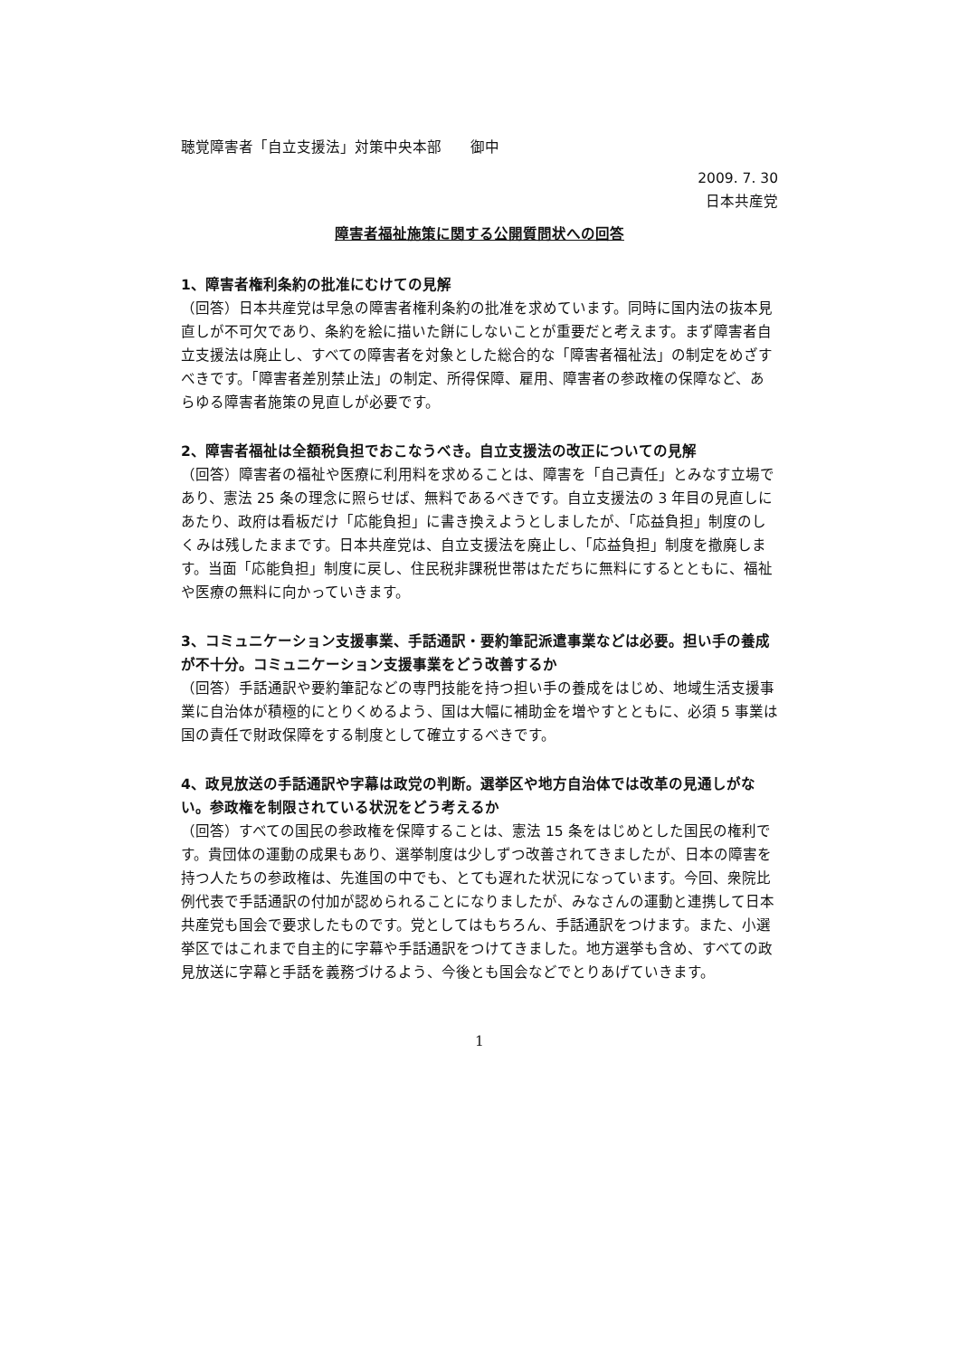聴覚障害者「自立支援法」対策中央本部　　御中
2009. 7. 30
日本共産党
障害者福祉施策に関する公開質問状への回答
1、障害者権利条約の批准にむけての見解
（回答）日本共産党は早急の障害者権利条約の批准を求めています。同時に国内法の抜本見直しが不可欠であり、条約を絵に描いた餅にしないことが重要だと考えます。まず障害者自立支援法は廃止し、すべての障害者を対象とした総合的な「障害者福祉法」の制定をめざすべきです。「障害者差別禁止法」の制定、所得保障、雇用、障害者の参政権の保障など、あらゆる障害者施策の見直しが必要です。
2、障害者福祉は全額税負担でおこなうべき。自立支援法の改正についての見解
（回答）障害者の福祉や医療に利用料を求めることは、障害を「自己責任」とみなす立場であり、憲法 25 条の理念に照らせば、無料であるべきです。自立支援法の 3 年目の見直しにあたり、政府は看板だけ「応能負担」に書き換えようとしましたが、「応益負担」制度のしくみは残したままです。日本共産党は、自立支援法を廃止し、「応益負担」制度を撤廃します。当面「応能負担」制度に戻し、住民税非課税世帯はただちに無料にするとともに、福祉や医療の無料に向かっていきます。
3、コミュニケーション支援事業、手話通訳・要約筆記派遣事業などは必要。担い手の養成が不十分。コミュニケーション支援事業をどう改善するか
（回答）手話通訳や要約筆記などの専門技能を持つ担い手の養成をはじめ、地域生活支援事業に自治体が積極的にとりくめるよう、国は大幅に補助金を増やすとともに、必須 5 事業は国の責任で財政保障をする制度として確立するべきです。
4、政見放送の手話通訳や字幕は政党の判断。選挙区や地方自治体では改革の見通しがない。参政権を制限されている状況をどう考えるか
（回答）すべての国民の参政権を保障することは、憲法 15 条をはじめとした国民の権利です。貴団体の運動の成果もあり、選挙制度は少しずつ改善されてきましたが、日本の障害を持つ人たちの参政権は、先進国の中でも、とても遅れた状況になっています。今回、衆院比例代表で手話通訳の付加が認められることになりましたが、みなさんの運動と連携して日本共産党も国会で要求したものです。党としてはもちろん、手話通訳をつけます。また、小選挙区ではこれまで自主的に字幕や手話通訳をつけてきました。地方選挙も含め、すべての政見放送に字幕と手話を義務づけるよう、今後とも国会などでとりあげていきます。
1